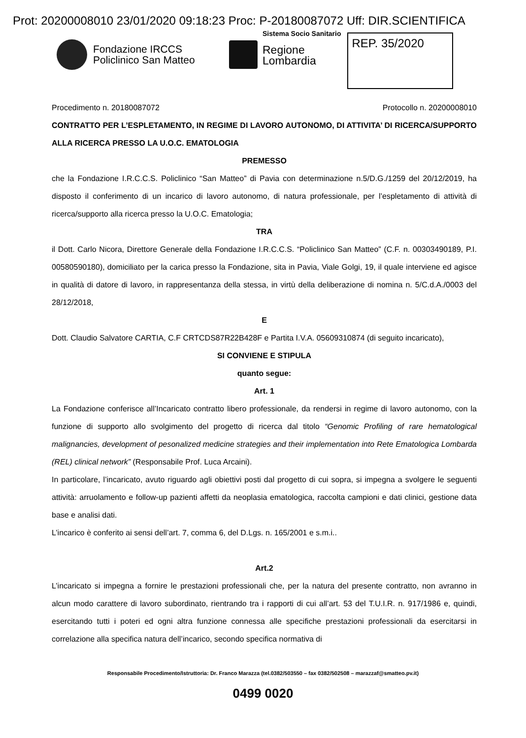Prot: 20200008010 23/01/2020 09:18:23 Proc: P-20180087072 Uff: DIR.SCIENTIFICA
Fondazione IRCCS
Policlinico San Matteo
Sistema Socio Sanitario
Regione
Lombardia
REP. 35/2020
Procedimento n. 20180087072 Protocollo n. 20200008010
CONTRATTO PER L’ESPLETAMENTO, IN REGIME DI LAVORO AUTONOMO, DI ATTIVITA’ DI RICERCA/SUPPORTO ALLA RICERCA PRESSO LA U.O.C. EMATOLOGIA
PREMESSO
che la Fondazione I.R.C.C.S. Policlinico “San Matteo” di Pavia con determinazione n.5/D.G./1259 del 20/12/2019, ha disposto il conferimento di un incarico di lavoro autonomo, di natura professionale, per l’espletamento di attività di ricerca/supporto alla ricerca presso la U.O.C. Ematologia;
TRA
il Dott. Carlo Nicora, Direttore Generale della Fondazione I.R.C.C.S. “Policlinico San Matteo” (C.F. n. 00303490189, P.I. 00580590180), domiciliato per la carica presso la Fondazione, sita in Pavia, Viale Golgi, 19, il quale interviene ed agisce in qualità di datore di lavoro, in rappresentanza della stessa, in virtù della deliberazione di nomina n. 5/C.d.A./0003 del 28/12/2018,
E
Dott. Claudio Salvatore CARTIA, C.F CRTCDS87R22B428F e Partita I.V.A. 05609310874 (di seguito incaricato),
SI CONVIENE E STIPULA
quanto segue:
Art. 1
La Fondazione conferisce all’Incaricato contratto libero professionale, da rendersi in regime di lavoro autonomo, con la funzione di supporto allo svolgimento del progetto di ricerca dal titolo “Genomic Profiling of rare hematological malignancies, development of pesonalized medicine strategies and their implementation into Rete Ematologica Lombarda (REL) clinical network” (Responsabile Prof. Luca Arcaini).
In particolare, l’incaricato, avuto riguardo agli obiettivi posti dal progetto di cui sopra, si impegna a svolgere le seguenti attività: arruolamento e follow-up pazienti affetti da neoplasia ematologica, raccolta campioni e dati clinici, gestione data base e analisi dati.
L’incarico è conferito ai sensi dell’art. 7, comma 6, del D.Lgs. n. 165/2001 e s.m.i..
Art.2
L’incaricato si impegna a fornire le prestazioni professionali che, per la natura del presente contratto, non avranno in alcun modo carattere di lavoro subordinato, rientrando tra i rapporti di cui all’art. 53 del T.U.I.R. n. 917/1986 e, quindi, esercitando tutti i poteri ed ogni altra funzione connessa alle specifiche prestazioni professionali da esercitarsi in correlazione alla specifica natura dell’incarico, secondo specifica normativa di
Responsabile Procedimento/Istruttoria: Dr. Franco Marazza (tel.0382/503550 – fax 0382/502508 – marazzaf@smatteo.pv.it)
0499 0020